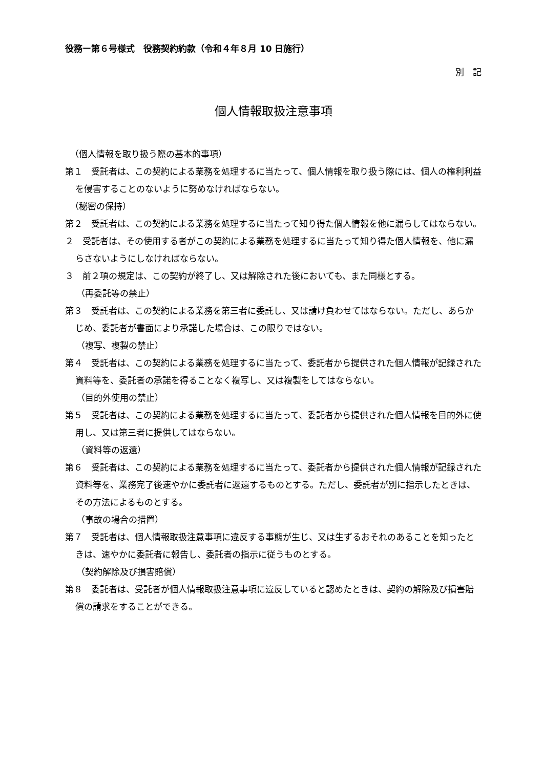役務ー第６号様式　役務契約約款（令和４年８月 10 日施行）
別　記
個人情報取扱注意事項
（個人情報を取り扱う際の基本的事項）
第１　受託者は、この契約による業務を処理するに当たって、個人情報を取り扱う際には、個人の権利利益を侵害することのないように努めなければならない。
（秘密の保持）
第２　受託者は、この契約による業務を処理するに当たって知り得た個人情報を他に漏らしてはならない。
２　受託者は、その使用する者がこの契約による業務を処理するに当たって知り得た個人情報を、他に漏らさないようにしなければならない。
３　前２項の規定は、この契約が終了し、又は解除された後においても、また同様とする。
（再委託等の禁止）
第３　受託者は、この契約による業務を第三者に委託し、又は請け負わせてはならない。ただし、あらかじめ、委託者が書面により承諾した場合は、この限りではない。
（複写、複製の禁止）
第４　受託者は、この契約による業務を処理するに当たって、委託者から提供された個人情報が記録された資料等を、委託者の承諾を得ることなく複写し、又は複製をしてはならない。
（目的外使用の禁止）
第５　受託者は、この契約による業務を処理するに当たって、委託者から提供された個人情報を目的外に使用し、又は第三者に提供してはならない。
（資料等の返還）
第６　受託者は、この契約による業務を処理するに当たって、委託者から提供された個人情報が記録された資料等を、業務完了後速やかに委託者に返還するものとする。ただし、委託者が別に指示したときは、その方法によるものとする。
（事故の場合の措置）
第７　受託者は、個人情報取扱注意事項に違反する事態が生じ、又は生ずるおそれのあることを知ったときは、速やかに委託者に報告し、委託者の指示に従うものとする。
（契約解除及び損害賠償）
第８　委託者は、受託者が個人情報取扱注意事項に違反していると認めたときは、契約の解除及び損害賠償の請求をすることができる。